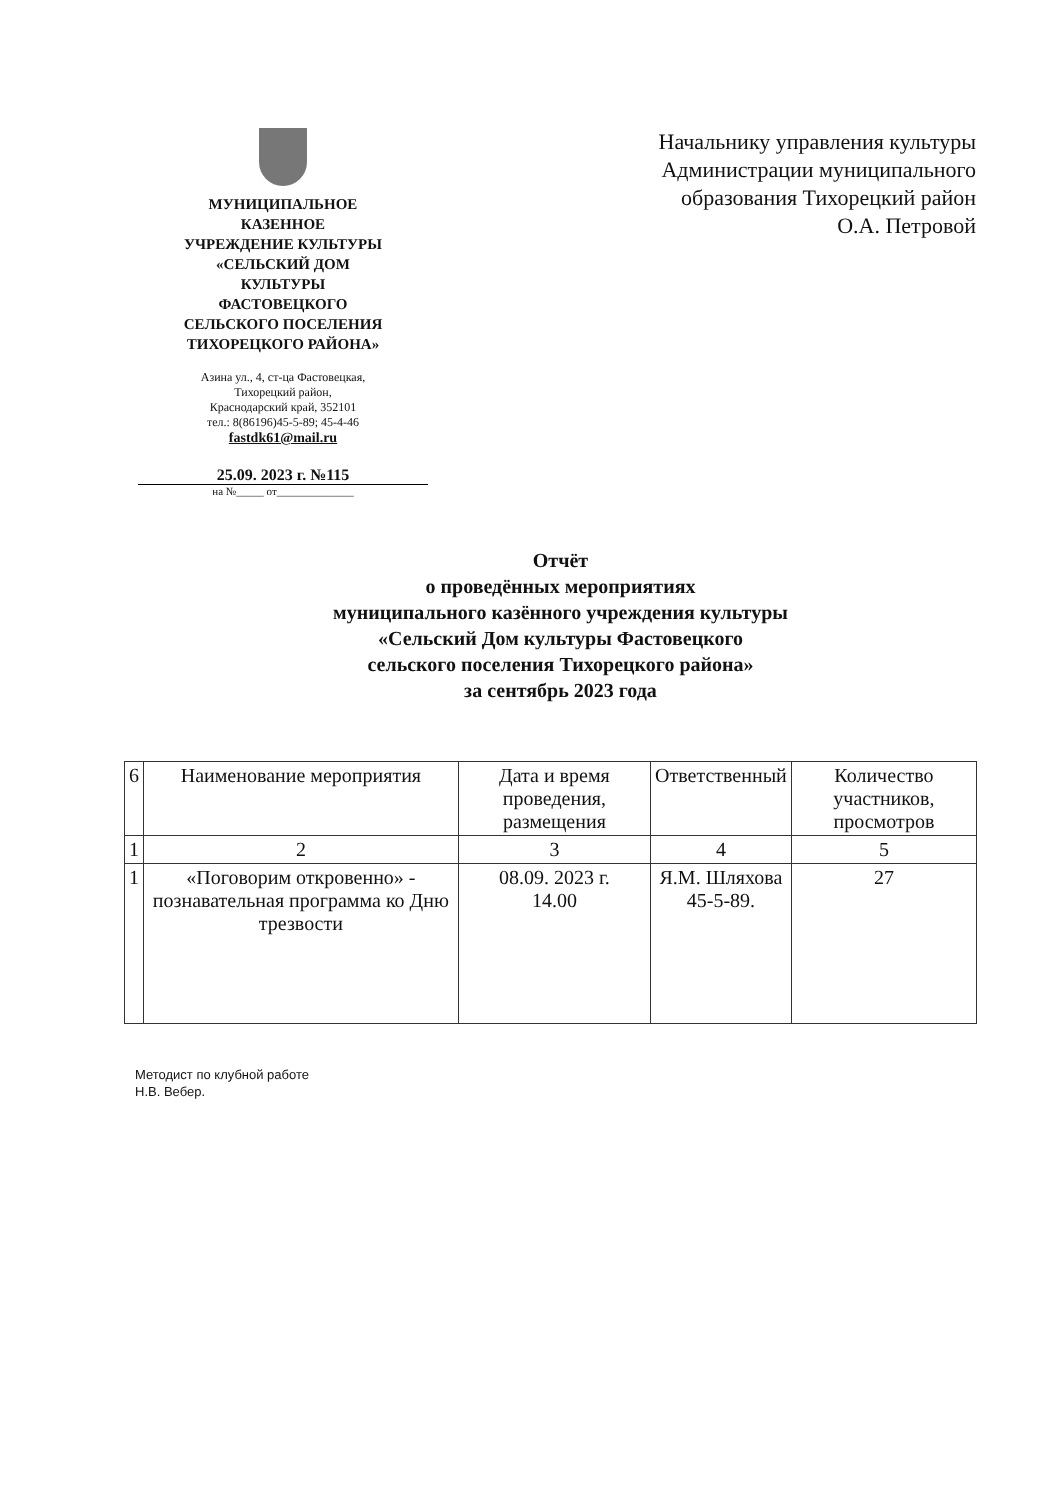МУНИЦИПАЛЬНОЕ
КАЗЕННОЕ
УЧРЕЖДЕНИЕ КУЛЬТУРЫ
«СЕЛЬСКИЙ ДОМ
КУЛЬТУРЫ
ФАСТОВЕЦКОГО
СЕЛЬСКОГО ПОСЕЛЕНИЯ
ТИХОРЕЦКОГО РАЙОНА»
Азина ул., 4, ст-ца Фастовецкая,
Тихорецкий район,
Краснодарский край, 352101
тел.: 8(86196)45-5-89; 45-4-46
fastdk61@mail.ru
25.09. 2023 г. №115
на №_____ от______________
Начальнику управления культуры
Администрации муниципального
образования Тихорецкий район
О.А. Петровой
Отчёт
о проведённых мероприятиях
муниципального казённого учреждения культуры
«Сельский Дом культуры Фастовецкого
сельского поселения Тихорецкого района»
за сентябрь 2023 года
| 6 | Наименование мероприятия | Дата и время проведения, размещения | Ответственный | Количество участников, просмотров |
| 1 | 2 | 3 | 4 | 5 |
| 1 | «Поговорим откровенно» - познавательная программа ко Дню трезвости | 08.09. 2023 г. 14.00 | Я.М. Шляхова 45-5-89. | 27 |
Методист по клубной работе
Н.В. Вебер.